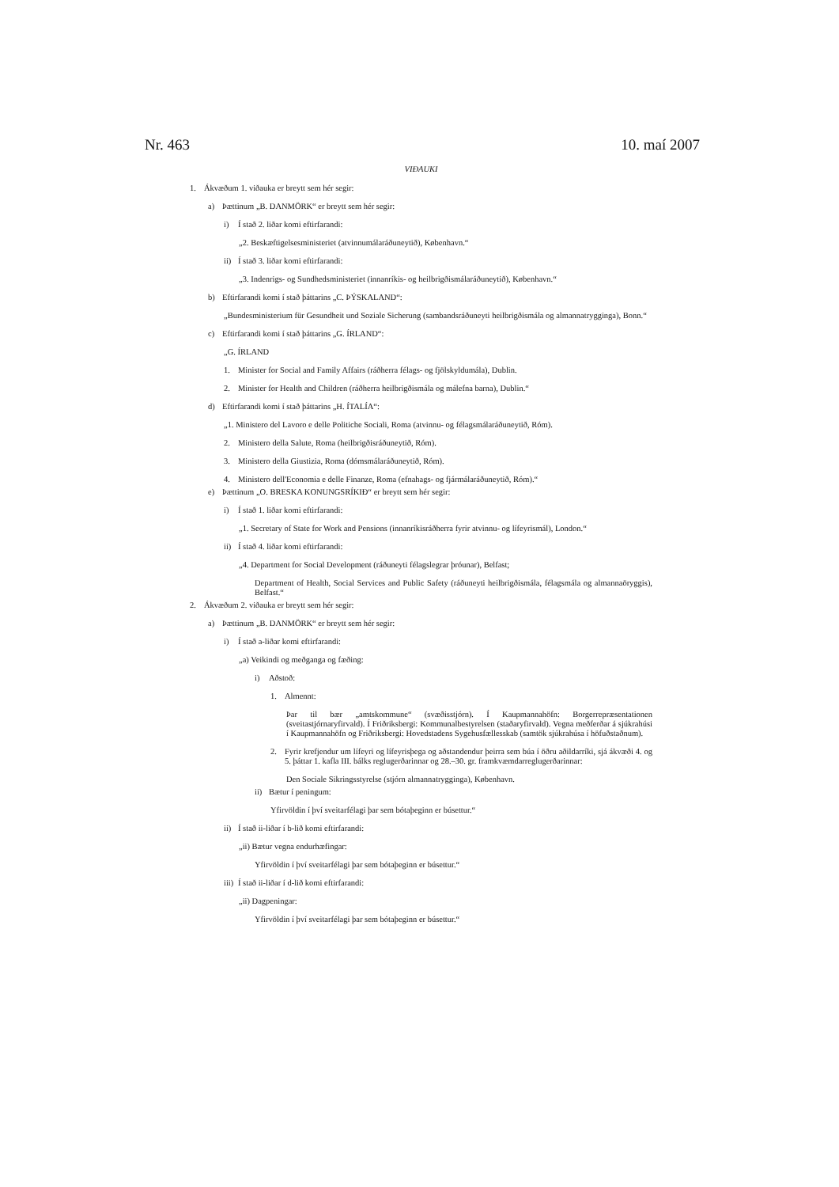Nr. 463 10. maí 2007
VIÐAUKI
1. Ákvæðum 1. viðauka er breytt sem hér segir:
a) Þættinum „B. DANMÖRK“ er breytt sem hér segir:
i) Í stað 2. liðar komi eftirfarandi:
„2. Beskæftigelsesministeriet (atvinnumálaráðuneytið), København.“
ii) Í stað 3. liðar komi eftirfarandi:
„3. Indenrigs- og Sundhedsministeriet (innanríkis- og heilbrigðismálaráðuneytið), København.“
b) Eftirfarandi komi í stað þáttarins „C. ÞÝSKALAND“:
„Bundesministerium für Gesundheit und Soziale Sicherung (sambandsráðuneyti heilbrigðismála og almannatrygginga), Bonn.“
c) Eftirfarandi komi í stað þáttarins „G. ÍRLAND“:
„G. ÍRLAND
1. Minister for Social and Family Affairs (ráðherra félags- og fjölskyldumála), Dublin.
2. Minister for Health and Children (ráðherra heilbrigðismála og málefna barna), Dublin.“
d) Eftirfarandi komi í stað þáttarins „H. ÍTALÍA“:
„1. Ministero del Lavoro e delle Politiche Sociali, Roma (atvinnu- og félagsmálaráðuneytið, Róm).
2. Ministero della Salute, Roma (heilbrigðisráðuneytið, Róm).
3. Ministero della Giustizia, Roma (dómsmálaráðuneytið, Róm).
4. Ministero dell'Economia e delle Finanze, Roma (efnahags- og fjármálaráðuneytið, Róm).“
e) Þættinum „O. BRESKA KONUNGSRÍKIÐ“ er breytt sem hér segir:
i) Í stað 1. liðar komi eftirfarandi:
„1. Secretary of State for Work and Pensions (innanríkisráðherra fyrir atvinnu- og lífeyrismál), London.“
ii) Í stað 4. liðar komi eftirfarandi:
„4. Department for Social Development (ráðuneyti félagslegrar þróunar), Belfast;
Department of Health, Social Services and Public Safety (ráðuneyti heilbrigðismála, félagsmála og almannaöryggis), Belfast.“
2. Ákvæðum 2. viðauka er breytt sem hér segir:
a) Þættinum „B. DANMÖRK“ er breytt sem hér segir:
i) Í stað a-liðar komi eftirfarandi:
„a) Veikindi og meðganga og fæðing:
i) Aðstoð:
1. Almennt:
Þar til bær „amtskommune“ (svæðisstjórn). Í Kaupmannahöfn: Borgerrepræsentationen (sveitastjórnaryfirvald). Í Friðriksbergi: Kommunalbestyrelsen (staðaryfirvald). Vegna meðferðar á sjúkrahúsi í Kaupmannahöfn og Friðriksbergi: Hovedstadens Sygehusfællesskab (samtök sjúkrahúsa í höfuðstaðnum).
2. Fyrir krefjendur um lífeyri og lífeyrisþega og aðstandendur þeirra sem búa í öðru aðildarríki, sjá ákvæði 4. og 5. þáttar 1. kafla III. bálks reglugerðarinnar og 28.–30. gr. framkvæmdar­reglugerðarinnar:
Den Sociale Sikringsstyrelse (stjórn almannatrygginga), København.
ii) Bætur í peningum:
Yfirvöldin í því sveitarfélagi þar sem bótaþeginn er búsettur.“
ii) Í stað ii-liðar í b-lið komi eftirfarandi:
„ii) Bætur vegna endurhæfingar:
Yfirvöldin í því sveitarfélagi þar sem bótaþeginn er búsettur.“
iii) Í stað ii-liðar í d-lið komi eftirfarandi:
„ii) Dagpeningar:
Yfirvöldin í því sveitarfélagi þar sem bótaþeginn er búsettur.“